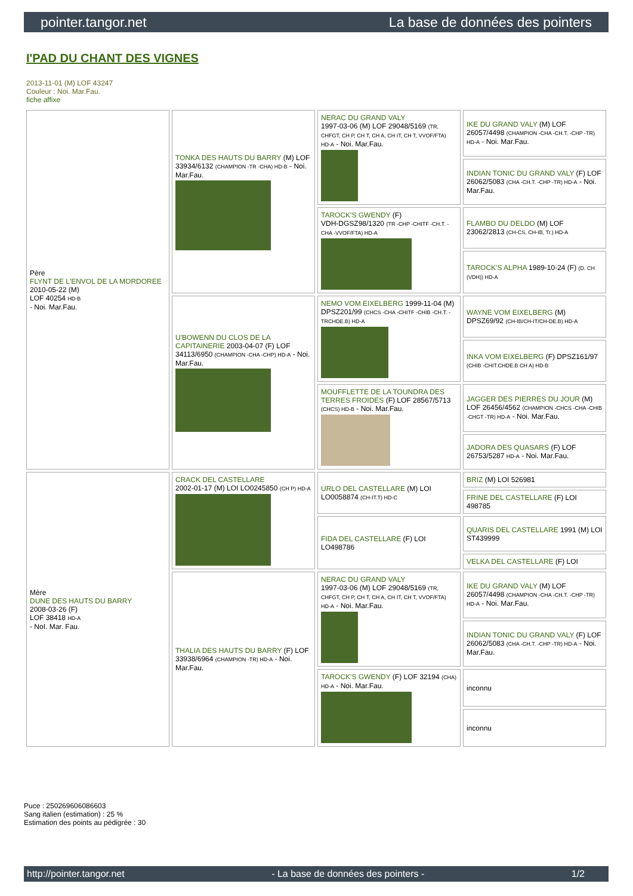pointer.tangor.net La base de données des pointers
I'PAD DU CHANT DES VIGNES
2013-11-01 (M) LOF 43247
Couleur : Noi. Mar.Fau.
fiche affixe
| Père FLYNT DE L'ENVOL DE LA MORDOREE 2010-05-22 (M) LOF 40254 HD-B - Noi. Mar.Fau. | TONKA DES HAUTS DU BARRY (M) LOF 33934/6132 (CHAMPION -TR -CHA) HD-B - Noi. Mar.Fau. | NERAC DU GRAND VALY 1997-03-06 (M) LOF 29048/5169 (TR, CHFGT, CH P, CH T, CH A, CH IT, CH T, VVOF/FTA) HD-A - Noi. Mar.Fau. | IKE DU GRAND VALY (M) LOF 26057/4498 (CHAMPION -CHA -CH.T. -CHP -TR) HD-A - Noi. Mar.Fau. |
| | | | INDIAN TONIC DU GRAND VALY (F) LOF 26062/5083 (CHA -CH.T. -CHP -TR) HD-A - Noi. Mar.Fau. |
| | | TAROCK'S GWENDY (F) VDH-DGSZ98/1320 (TR -CHP -CHITF -CH.T. -CHA -VVOF/FTA) HD-A | FLAMBO DU DELDO (M) LOF 23062/2813 (CH-CS, CH-IB, Tr.) HD-A |
| | | | TAROCK'S ALPHA 1989-10-24 (F) (D. CH (VDH)) HD-A |
| | U'BOWENN DU CLOS DE LA CAPITAINERIE 2003-04-07 (F) LOF 34113/6950 (CHAMPION -CHA -CHP) HD-A - Noi. Mar.Fau. | NEMO VOM EIXELBERG 1999-11-04 (M) DPSZ201/99 (CHCS -CHA -CHITF -CHIB -CH.T. -TRCHDE.B) HD-A | WAYNE VOM EIXELBERG (M) DPSZ69/92 (CH-IB/CH-IT/CH-DE.B) HD-A |
| | | | INKA VOM EIXELBERG (F) DPSZ161/97 (CHIB -CHIT.CHDE.B CH A) HD-B |
| | | MOUFFLETTE DE LA TOUNDRA DES TERRES FROIDES (F) LOF 28567/5713 (CHCS) HD-B - Noi. Mar.Fau. | JAGGER DES PIERRES DU JOUR (M) LOF 26456/4562 (CHAMPION -CHCS -CHA -CHIB -CHGT -TR) HD-A - Noi. Mar.Fau. |
| | | | JADORA DES QUASARS (F) LOF 26753/5287 HD-A - Noi. Mar.Fau. |
| Mère DUNE DES HAUTS DU BARRY 2008-03-26 (F) LOF 38418 HD-A - NoI. Mar. Fau. | CRACK DEL CASTELLARE 2002-01-17 (M) LOI LO0245850 (CH P) HD-A | URLO DEL CASTELLARE (M) LOI LO0058874 (CH-IT.T) HD-C | BRIZ (M) LOI 526981 |
| | | | FRINE DEL CASTELLARE (F) LOI 498785 |
| | | FIDA DEL CASTELLARE (F) LOI LO498786 | QUARIS DEL CASTELLARE 1991 (M) LOI ST439999 |
| | | | VELKA DEL CASTELLARE (F) LOI |
| | THALIA DES HAUTS DU BARRY (F) LOF 33938/6964 (CHAMPION -TR) HD-A - Noi. Mar.Fau. | NERAC DU GRAND VALY 1997-03-06 (M) LOF 29048/5169 (TR, CHFGT, CH P, CH T, CH A, CH IT, CH T, VVOF/FTA) HD-A - Noi. Mar.Fau. | IKE DU GRAND VALY (M) LOF 26057/4498 (CHAMPION -CHA -CH.T. -CHP -TR) HD-A - Noi. Mar.Fau. |
| | | | INDIAN TONIC DU GRAND VALY (F) LOF 26062/5083 (CHA -CH.T. -CHP -TR) HD-A - Noi. Mar.Fau. |
| | | TAROCK'S GWENDY (F) LOF 32194 (CHA) HD-A - Noi. Mar.Fau. | inconnu |
| | | | inconnu |
Puce : 250269606086603
Sang italien (estimation) : 25 %
Estimation des points au pédigrée : 30
http://pointer.tangor.net - La base de données des pointers - 1/2